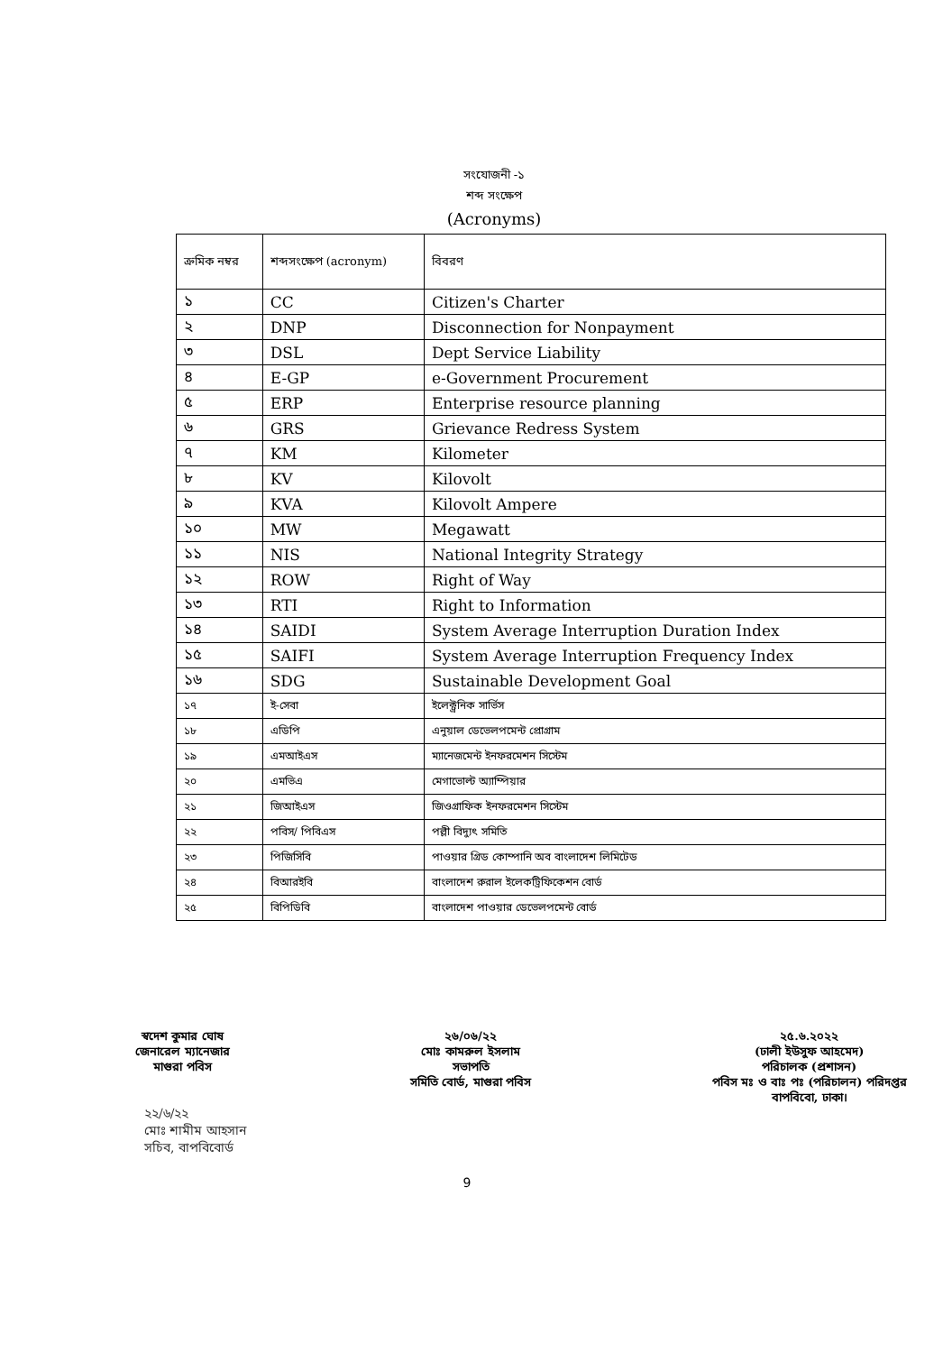সংযোজনী -১
শব্দ সংক্ষেপ
(Acronyms)
| ক্রমিক নম্বর | শব্দসংক্ষেপ (acronym) | বিবরণ |
| --- | --- | --- |
| ১ | CC | Citizen's Charter |
| ২ | DNP | Disconnection for Nonpayment |
| ৩ | DSL | Dept Service Liability |
| ৪ | E-GP | e-Government Procurement |
| ৫ | ERP | Enterprise resource planning |
| ৬ | GRS | Grievance Redress System |
| ৭ | KM | Kilometer |
| ৮ | KV | Kilovolt |
| ৯ | KVA | Kilovolt Ampere |
| ১০ | MW | Megawatt |
| ১১ | NIS | National Integrity Strategy |
| ১২ | ROW | Right of Way |
| ১৩ | RTI | Right to Information |
| ১৪ | SAIDI | System Average Interruption Duration Index |
| ১৫ | SAIFI | System Average Interruption Frequency Index |
| ১৬ | SDG | Sustainable Development Goal |
| ১৭ | ই-সেবা | ইলেক্ট্রনিক সার্ভিস |
| ১৮ | এডিপি | এনুয়াল ডেভেলপমেন্ট প্রোগ্রাম |
| ১৯ | এমআইএস | ম্যানেজমেন্ট ইনফরমেশন সিস্টেম |
| ২০ | এমভিএ | মেগাভোল্ট অ্যাম্পিয়ার |
| ২১ | জিআইএস | জিওগ্রাফিক ইনফরমেশন সিস্টেম |
| ২২ | পবিস/ পিবিএস | পল্লী বিদ্যুৎ সমিতি |
| ২৩ | পিজিসিবি | পাওয়ার গ্রিড কোম্পানি অব বাংলাদেশ লিমিটেড |
| ২৪ | বিআরইবি | বাংলাদেশ রুরাল ইলেকট্রিফিকেশন বোর্ড |
| ২৫ | বিপিডিবি | বাংলাদেশ পাওয়ার ডেভেলপমেন্ট বোর্ড |
স্বদেশ কুমার ঘোষ
জেনারেল ম্যানেজার
মাগুরা পবিস
২৬/০৬/২২
মোঃ কামরুল ইসলাম
সভাপতি
সমিতি বোর্ড, মাগুরা পবিস
২৫.৬.২০২২
(ঢালী ইউসুফ আহমেদ)
পরিচালক (প্রশাসন)
পবিস মঃ ও বাঃ পঃ (পরিচালন) পরিদপ্তর
বাপবিবো, ঢাকা।
২২/৬/২২
মোঃ শামীম আহসান
সচিব, বাপবিবোর্ড
9